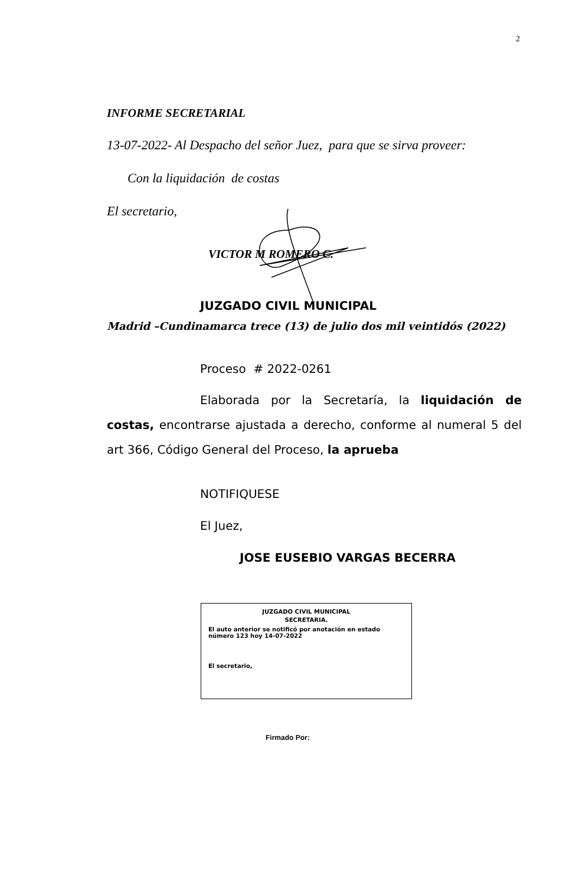2
INFORME SECRETARIAL
13-07-2022- Al Despacho del señor Juez, para que se sirva proveer:
Con la liquidación de costas
El secretario,
VICTOR M ROMERO C.
JUZGADO CIVIL MUNICIPAL
Madrid –Cundinamarca trece (13) de julio dos mil veintidós (2022)
Proceso # 2022-0261
Elaborada por la Secretaría, la liquidación de costas, encontrarse ajustada a derecho, conforme al numeral 5 del art 366, Código General del Proceso, la aprueba
NOTIFIQUESE
El Juez,
JOSE EUSEBIO VARGAS BECERRA
JUZGADO CIVIL MUNICIPAL
SECRETARIA.
El auto anterior se notificó por anotación en estado número 123 hoy 14-07-2022
El secretario,
Firmado Por: